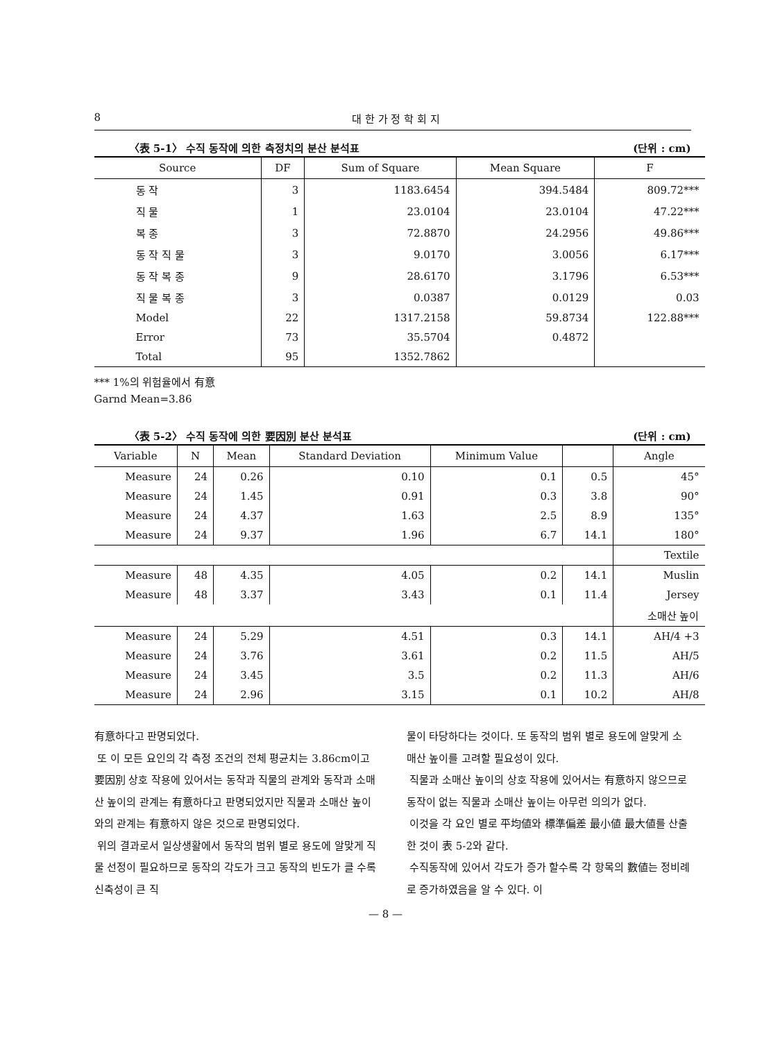8 대 한 가 정 학 회 지
〈表 5-1〉 수직 동작에 의한 측정치의 분산 분석표 (단위 : cm)
| Source | DF | Sum of Square | Mean Square | F |
| --- | --- | --- | --- | --- |
| 동 작 | 3 | 1183.6454 | 394.5484 | 809.72*** |
| 직 물 | 1 | 23.0104 | 23.0104 | 47.22*** |
| 복 종 | 3 | 72.8870 | 24.2956 | 49.86*** |
| 동 작 직 물 | 3 | 9.0170 | 3.0056 | 6.17*** |
| 동 작 복 종 | 9 | 28.6170 | 3.1796 | 6.53*** |
| 직 물 복 종 | 3 | 0.0387 | 0.0129 | 0.03 |
| Model | 22 | 1317.2158 | 59.8734 | 122.88*** |
| Error | 73 | 35.5704 | 0.4872 | |
| Total | 95 | 1352.7862 | | |
*** 1%의 위험율에서 有意
Garnd Mean=3.86
〈表 5-2〉 수직 동작에 의한 要因別 분산 분석표 (단위 : cm)
| Variable | N | Mean | Standard Deviation | Minimum Value | | Angle |
| --- | --- | --- | --- | --- | --- | --- |
| Measure | 24 | 0.26 | 0.10 | 0.1 | 0.5 | 45° |
| Measure | 24 | 1.45 | 0.91 | 0.3 | 3.8 | 90° |
| Measure | 24 | 4.37 | 1.63 | 2.5 | 8.9 | 135° |
| Measure | 24 | 9.37 | 1.96 | 6.7 | 14.1 | 180° |
| | | | | | | Textile |
| Measure | 48 | 4.35 | 4.05 | 0.2 | 14.1 | Muslin |
| Measure | 48 | 3.37 | 3.43 | 0.1 | 11.4 | Jersey |
| | | | | | | 소매산 높이 |
| Measure | 24 | 5.29 | 4.51 | 0.3 | 14.1 | AH/4 +3 |
| Measure | 24 | 3.76 | 3.61 | 0.2 | 11.5 | AH/5 |
| Measure | 24 | 3.45 | 3.5 | 0.2 | 11.3 | AH/6 |
| Measure | 24 | 2.96 | 3.15 | 0.1 | 10.2 | AH/8 |
有意하다고 판명되었다.
또 이 모든 요인의 각 측정 조건의 전체 평균치는 3.86cm이고 要因別 상호 작용에 있어서는 동작과 직물의 관계와 동작과 소매산 높이의 관계는 有意하다고 판명되었지만 직물과 소매산 높이와의 관계는 有意하지 않은 것으로 판명되었다.
위의 결과로서 일상생활에서 동작의 범위 별로 용도에 알맞게 직물 선정이 필요하므로 동작의 각도가 크고 동작의 빈도가 클 수록 신축성이 큰 직
물이 타당하다는 것이다. 또 동작의 범위 별로 용도에 알맞게 소매산 높이를 고려할 필요성이 있다.
직물과 소매산 높이의 상호 작용에 있어서는 有意하지 않으므로 동작이 없는 직물과 소매산 높이는 아무런 의의가 없다.
이것을 각 요인 별로 平均値와 標準偏差 最小値 最大値를 산출한 것이 表 5-2와 같다.
수직동작에 있어서 각도가 증가 할수록 각 항목의 數値는 정비례로 증가하였음을 알 수 있다. 이
— 8 —